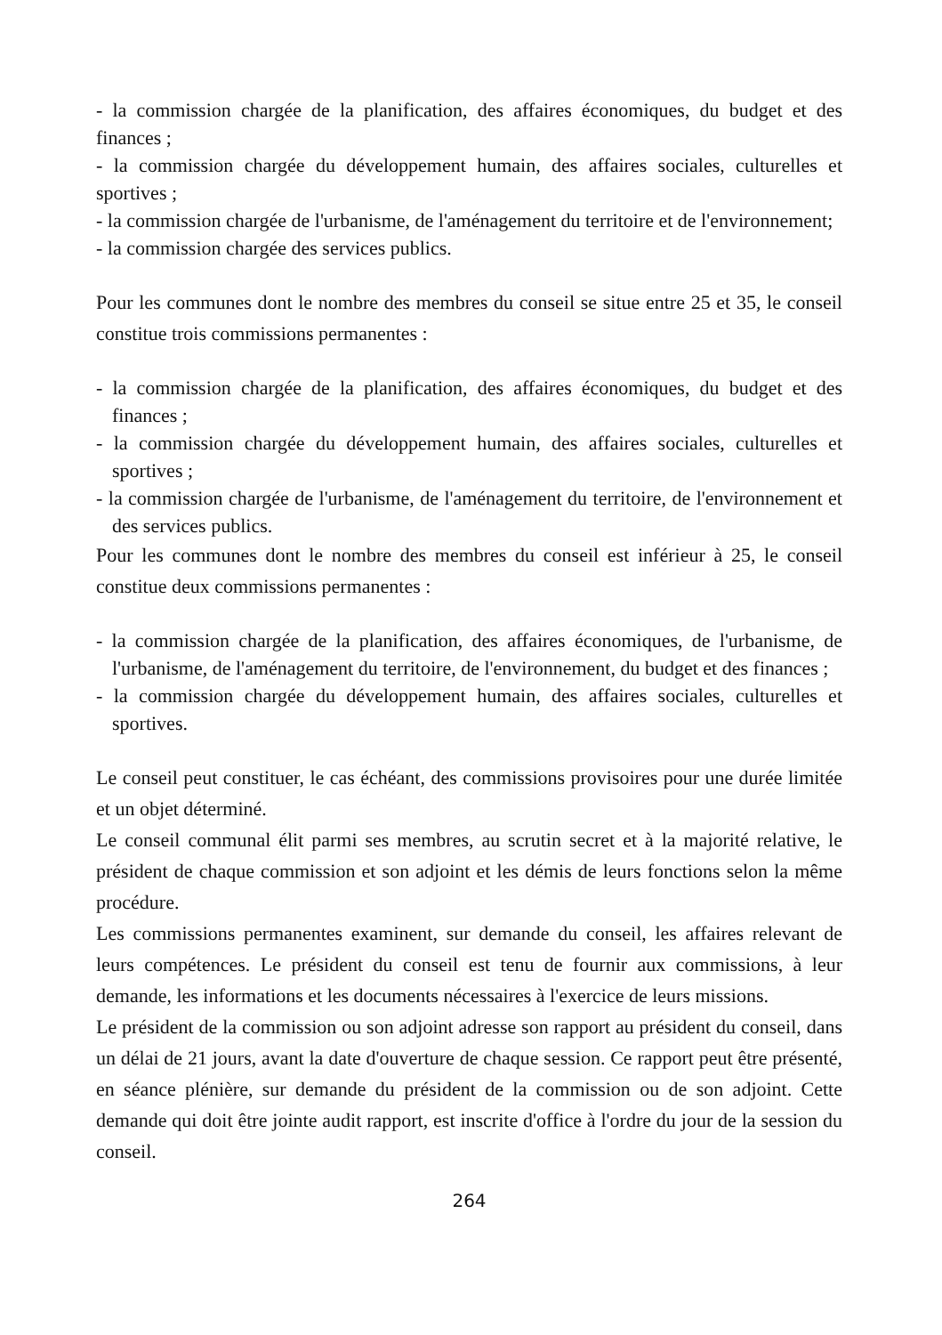- la commission chargée de la planification, des affaires économiques, du budget et des finances ;
- la commission chargée du développement humain, des affaires sociales, culturelles et sportives ;
- la commission chargée de l'urbanisme, de l'aménagement du territoire et de l'environnement;
- la commission chargée des services publics.
Pour les communes dont le nombre des membres du conseil se situe entre 25 et 35, le conseil constitue trois commissions permanentes :
- la commission chargée de la planification, des affaires économiques, du budget et des finances ;
- la commission chargée du développement humain, des affaires sociales, culturelles et sportives ;
- la commission chargée de l'urbanisme, de l'aménagement du territoire, de l'environnement et des services publics.
Pour les communes dont le nombre des membres du conseil est inférieur à 25, le conseil constitue deux commissions permanentes :
- la commission chargée de la planification, des affaires économiques, de l'urbanisme, de l'urbanisme, de l'aménagement du territoire, de l'environnement, du budget et des finances ;
- la commission chargée du développement humain, des affaires sociales, culturelles et sportives.
Le conseil peut constituer, le cas échéant, des commissions provisoires pour une durée limitée et un objet déterminé.
Le conseil communal élit parmi ses membres, au scrutin secret et à la majorité relative, le président de chaque commission et son adjoint et les démis de leurs fonctions selon la même procédure.
Les commissions permanentes examinent, sur demande du conseil, les affaires relevant de leurs compétences. Le président du conseil est tenu de fournir aux commissions, à leur demande, les informations et les documents nécessaires à l'exercice de leurs missions.
Le président de la commission ou son adjoint adresse son rapport au président du conseil, dans un délai de 21 jours, avant la date d'ouverture de chaque session. Ce rapport peut être présenté, en séance plénière, sur demande du président de la commission ou de son adjoint. Cette demande qui doit être jointe audit rapport, est inscrite d'office à l'ordre du jour de la session du conseil.
264